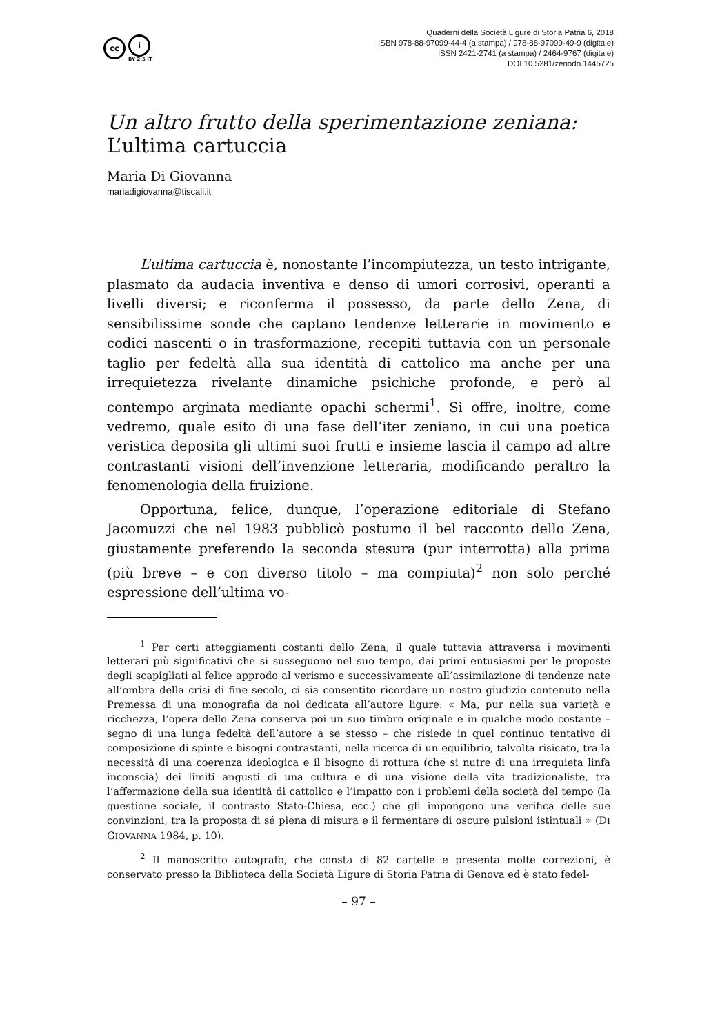cc
i
BY 2.5 IT
Quaderni della Società Ligure di Storia Patria 6, 2018
ISBN 978-88-97099-44-4 (a stampa) / 978-88-97099-49-9 (digitale)
ISSN 2421-2741 (a stampa) / 2464-9767 (digitale)
DOI 10.5281/zenodo.1445725
Un altro frutto della sperimentazione zeniana:
L’ultima cartuccia
Maria Di Giovanna
mariadigiovanna@tiscali.it
L’ultima cartuccia è, nonostante l’incompiutezza, un testo intrigante, plasmato da audacia inventiva e denso di umori corrosivi, operanti a livelli diversi; e riconferma il possesso, da parte dello Zena, di sensibilissime sonde che captano tendenze letterarie in movimento e codici nascenti o in trasformazione, recepiti tuttavia con un personale taglio per fedeltà alla sua identità di cattolico ma anche per una irrequietezza rivelante dinamiche psichiche profonde, e però al contempo arginata mediante opachi schermi<sup>1</sup>. Si offre, inoltre, come vedremo, quale esito di una fase dell’iter zeniano, in cui una poetica veristica deposita gli ultimi suoi frutti e insieme lascia il campo ad altre contrastanti visioni dell’invenzione letteraria, modificando peraltro la fenomenologia della fruizione.
Opportuna, felice, dunque, l’operazione editoriale di Stefano Jacomuzzi che nel 1983 pubblicò postumo il bel racconto dello Zena, giustamente preferendo la seconda stesura (pur interrotta) alla prima (più breve – e con diverso titolo – ma compiuta)<sup>2</sup> non solo perché espressione dell’ultima vo-
<sup>1</sup> Per certi atteggiamenti costanti dello Zena, il quale tuttavia attraversa i movimenti letterari più significativi che si susseguono nel suo tempo, dai primi entusiasmi per le proposte degli scapigliati al felice approdo al verismo e successivamente all’assimilazione di tendenze nate all’ombra della crisi di fine secolo, ci sia consentito ricordare un nostro giudizio contenuto nella Premessa di una monografia da noi dedicata all’autore ligure: « Ma, pur nella sua varietà e ricchezza, l’opera dello Zena conserva poi un suo timbro originale e in qualche modo costante – segno di una lunga fedeltà dell’autore a se stesso – che risiede in quel continuo tentativo di composizione di spinte e bisogni contrastanti, nella ricerca di un equilibrio, talvolta risicato, tra la necessità di una coerenza ideologica e il bisogno di rottura (che si nutre di una irrequieta linfa inconscia) dei limiti angusti di una cultura e di una visione della vita tradizionaliste, tra l’affermazione della sua identità di cattolico e l’impatto con i problemi della società del tempo (la questione sociale, il contrasto Stato-Chiesa, ecc.) che gli impongono una verifica delle sue convinzioni, tra la proposta di sé piena di misura e il fermentare di oscure pulsioni istintuali » (DI GIOVANNA 1984, p. 10).
<sup>2</sup> Il manoscritto autografo, che consta di 82 cartelle e presenta molte correzioni, è conservato presso la Biblioteca della Società Ligure di Storia Patria di Genova ed è stato fedel-
– 97 –